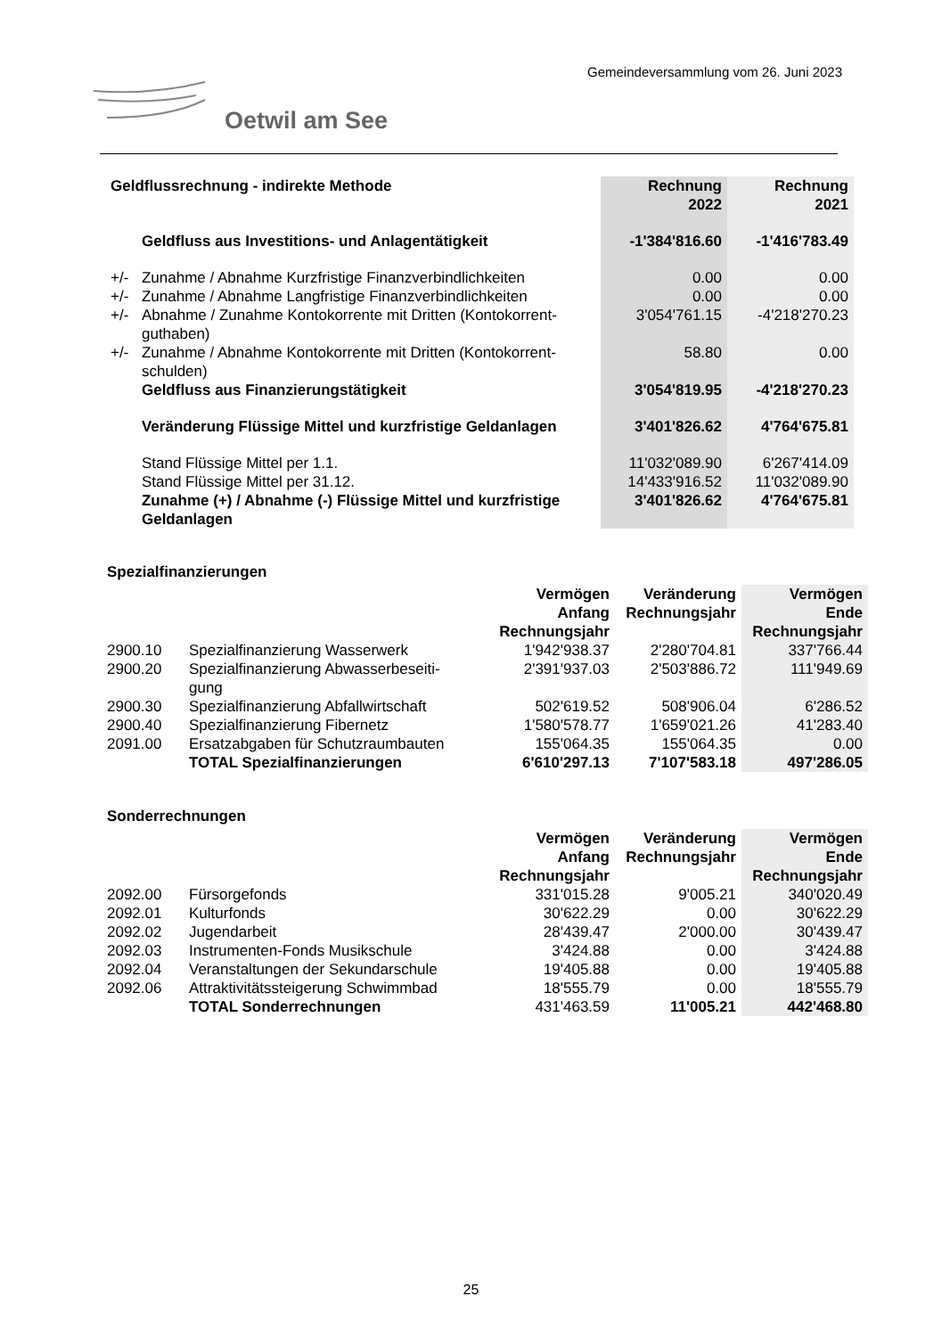Gemeindeversammlung vom 26. Juni 2023
Oetwil am See
| Geldflussrechnung - indirekte Methode | | Rechnung 2022 | Rechnung 2021 |
| --- | --- | --- | --- |
| | Geldfluss aus Investitions- und Anlagentätigkeit | -1'384'816.60 | -1'416'783.49 |
| +/- | Zunahme / Abnahme Kurzfristige Finanzverbindlichkeiten | 0.00 | 0.00 |
| +/- | Zunahme / Abnahme Langfristige Finanzverbindlichkeiten | 0.00 | 0.00 |
| +/- | Abnahme / Zunahme Kontokorrente mit Dritten (Kontokorrent- guthaben) | 3'054'761.15 | -4'218'270.23 |
| +/- | Zunahme / Abnahme Kontokorrente mit Dritten (Kontokorrent- schulden) | 58.80 | 0.00 |
| | Geldfluss aus Finanzierungstätigkeit | 3'054'819.95 | -4'218'270.23 |
| | Veränderung Flüssige Mittel und kurzfristige Geldanlagen | 3'401'826.62 | 4'764'675.81 |
| | Stand Flüssige Mittel per 1.1. | 11'032'089.90 | 6'267'414.09 |
| | Stand Flüssige Mittel per 31.12. | 14'433'916.52 | 11'032'089.90 |
| | Zunahme (+) / Abnahme (-) Flüssige Mittel und kurzfristige Geldanlagen | 3'401'826.62 | 4'764'675.81 |
| Spezialfinanzierungen | | | | |
| | | Vermögen Anfang Rechnungsjahr | Veränderung Rechnungsjahr | Vermögen Ende Rechnungsjahr |
| 2900.10 | Spezialfinanzierung Wasserwerk | 1'942'938.37 | 2'280'704.81 | 337'766.44 |
| 2900.20 | Spezialfinanzierung Abwasserbeseiti- gung | 2'391'937.03 | 2'503'886.72 | 111'949.69 |
| 2900.30 | Spezialfinanzierung Abfallwirtschaft | 502'619.52 | 508'906.04 | 6'286.52 |
| 2900.40 | Spezialfinanzierung Fibernetz | 1'580'578.77 | 1'659'021.26 | 41'283.40 |
| 2091.00 | Ersatzabgaben für Schutzraumbauten | 155'064.35 | 155'064.35 | 0.00 |
| | TOTAL Spezialfinanzierungen | 6'610'297.13 | 7'107'583.18 | 497'286.05 |
| Sonderrechnungen | | | | |
| | | Vermögen Anfang Rechnungsjahr | Veränderung Rechnungsjahr | Vermögen Ende Rechnungsjahr |
| 2092.00 | Fürsorgefonds | 331'015.28 | 9'005.21 | 340'020.49 |
| 2092.01 | Kulturfonds | 30'622.29 | 0.00 | 30'622.29 |
| 2092.02 | Jugendarbeit | 28'439.47 | 2'000.00 | 30'439.47 |
| 2092.03 | Instrumenten-Fonds Musikschule | 3'424.88 | 0.00 | 3'424.88 |
| 2092.04 | Veranstaltungen der Sekundarschule | 19'405.88 | 0.00 | 19'405.88 |
| 2092.06 | Attraktivitätssteigerung Schwimmbad | 18'555.79 | 0.00 | 18'555.79 |
| | TOTAL Sonderrechnungen | 431'463.59 | 11'005.21 | 442'468.80 |
25